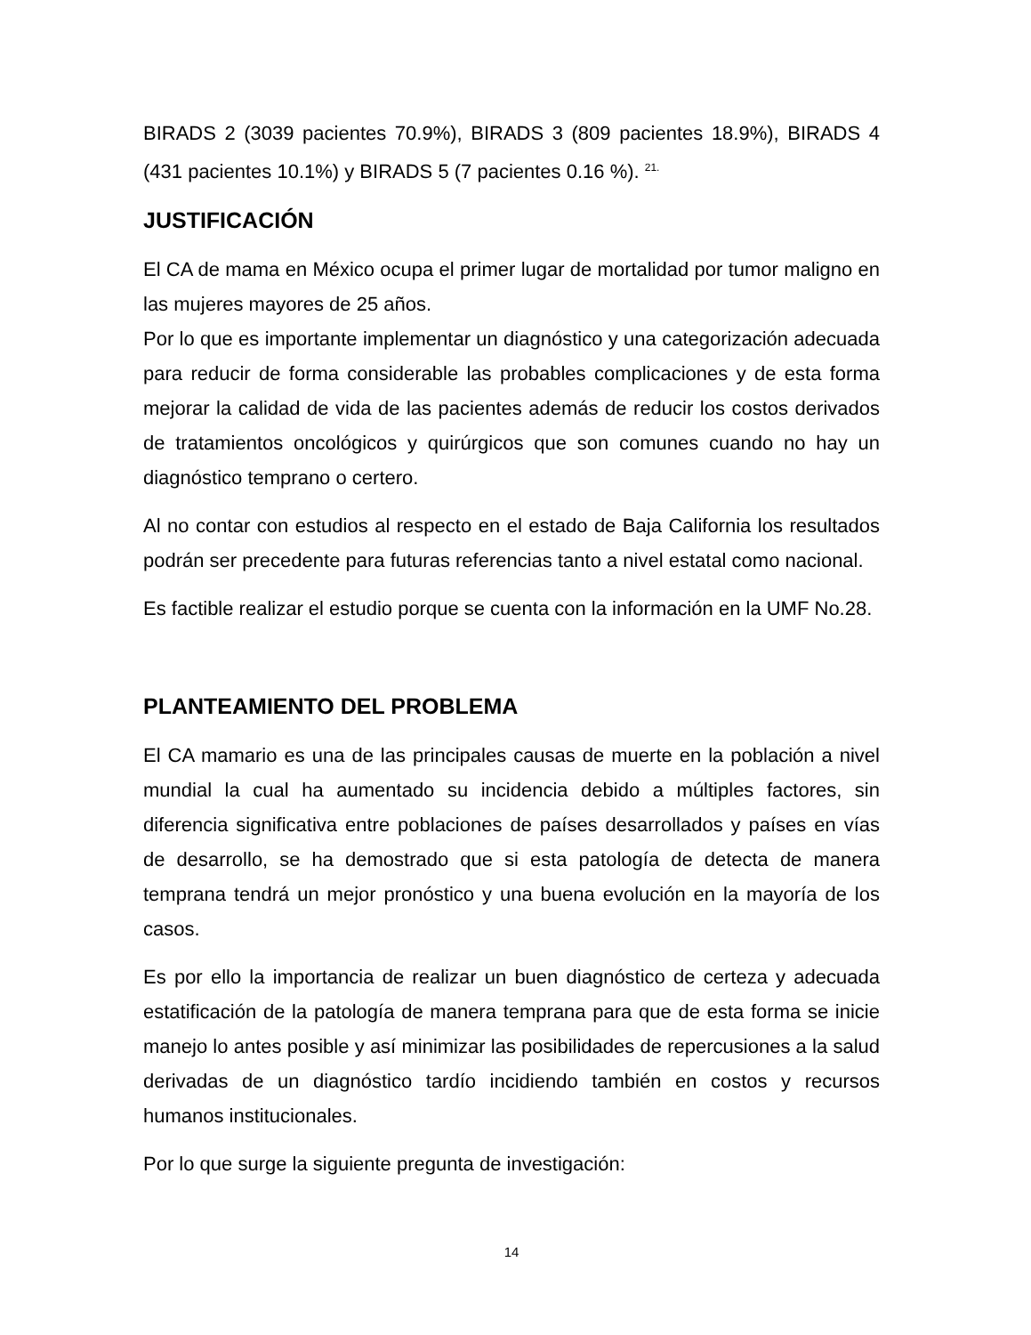BIRADS 2 (3039 pacientes 70.9%), BIRADS 3 (809 pacientes 18.9%), BIRADS 4 (431 pacientes 10.1%) y BIRADS 5 (7 pacientes 0.16 %). <sup>21.</sup>
JUSTIFICACIÓN
El CA de mama en México ocupa el primer lugar de mortalidad por tumor maligno en las mujeres mayores de 25 años.
Por lo que es importante implementar un diagnóstico y una categorización adecuada para reducir de forma considerable las probables complicaciones y de esta forma mejorar la calidad de vida de las pacientes además de reducir los costos derivados de tratamientos oncológicos y quirúrgicos que son comunes cuando no hay un diagnóstico temprano o certero.
Al no contar con estudios al respecto en el estado de Baja California los resultados podrán ser precedente para futuras referencias tanto a nivel estatal como nacional.
Es factible realizar el estudio porque se cuenta con la información en la UMF No.28.
PLANTEAMIENTO DEL PROBLEMA
El CA mamario es una de las principales causas de muerte en la población a nivel mundial la cual ha aumentado su incidencia debido a múltiples factores, sin diferencia significativa entre poblaciones de países desarrollados y países en vías de desarrollo, se ha demostrado que si esta patología de detecta de manera temprana tendrá un mejor pronóstico y una buena evolución en la mayoría de los casos.
Es por ello la importancia de realizar un buen diagnóstico de certeza y adecuada estatificación de la patología de manera temprana para que de esta forma se inicie manejo lo antes posible y así minimizar las posibilidades de repercusiones a la salud derivadas de un diagnóstico tardío incidiendo también en costos y recursos humanos institucionales.
Por lo que surge la siguiente pregunta de investigación:
14